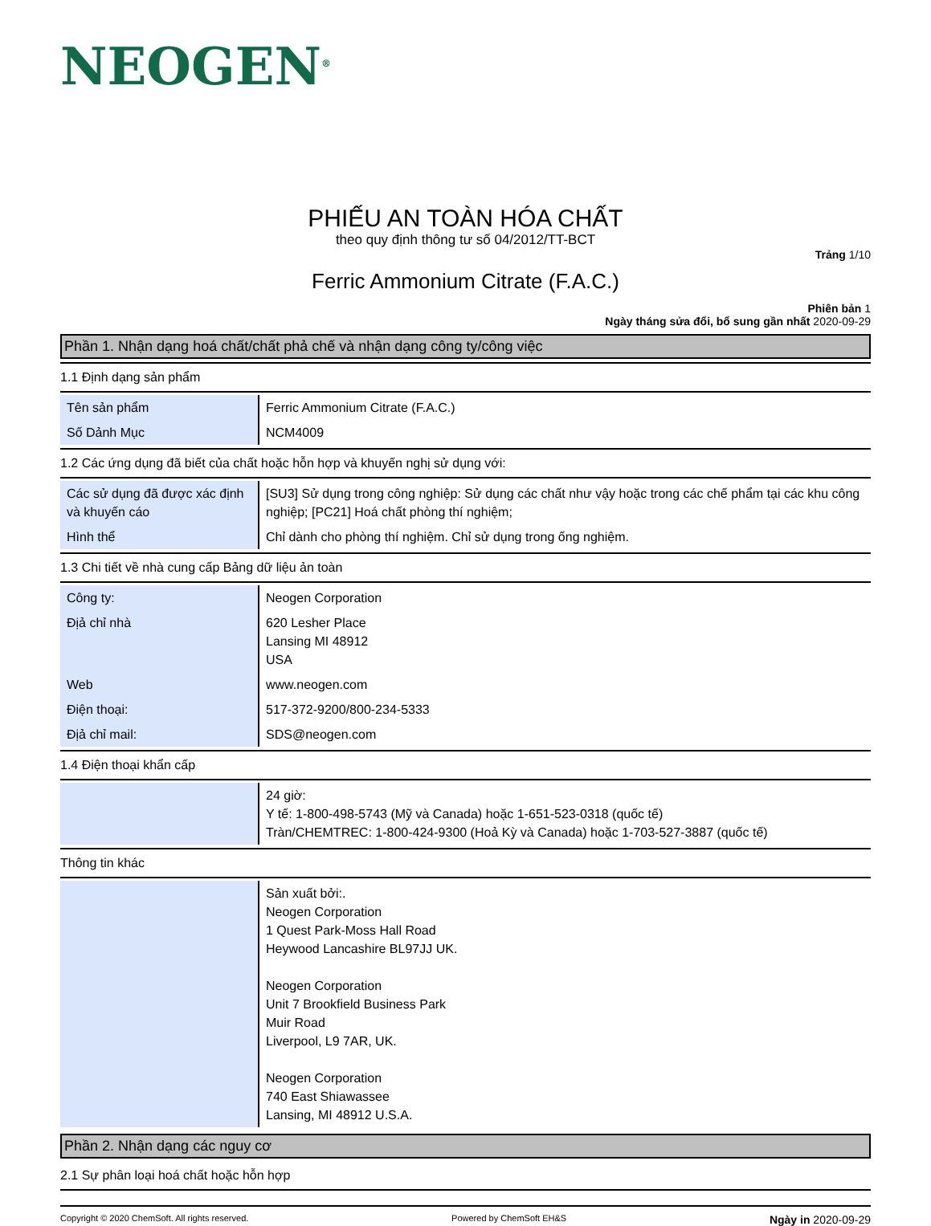NEOGEN<sup>®</sup>
PHIẾU AN TOÀN HÓA CHẤT
theo quy định thông tư số 04/2012/TT-BCT
Trảng 1/10
Ferric Ammonium Citrate (F.A.C.)
Phiên bản 1
Ngày tháng sửa đổi, bổ sung gần nhất 2020-09-29
Phần 1. Nhận dạng hoá chất/chất phả chế và nhận dạng công ty/công việc
1.1 Định dạng sản phẩm
| Tên sản phẩm | Ferric Ammonium Citrate (F.A.C.) |
| Số Dảnh Mục | NCM4009 |
1.2 Các ứng dụng đã biết của chất hoặc hỗn hợp và khuyến nghị sử dụng với:
| Các sử dụng đã được xác định và khuyến cáo | [SU3] Sử dụng trong công nghiệp: Sử dụng các chất như vậy hoặc trong các chế phẩm tại các khu công nghiệp; [PC21] Hoá chất phòng thí nghiệm; |
| Hình thể | Chỉ dành cho phòng thí nghiệm. Chỉ sử dụng trong ống nghiệm. |
1.3 Chi tiết về nhà cung cấp Bảng dữ liệu ản toàn
| Công ty: | Neogen Corporation |
| Địả chỉ nhà | 620 Lesher Place Lansing MI 48912 USA |
| Web | www.neogen.com |
| Điện thoại: | 517-372-9200/800-234-5333 |
| Địả chỉ mail: | SDS@neogen.com |
1.4 Điện thoại khẩn cấp
| | 24 giờ: Y tế: 1-800-498-5743 (Mỹ và Canada) hoặc 1-651-523-0318 (quốc tế) Tràn/CHEMTREC: 1-800-424-9300 (Hoả Kỳ và Canada) hoặc 1-703-527-3887 (quốc tế) |
Thông tin khác
| | Sản xuất bởi:. Neogen Corporation 1 Quest Park-Moss Hall Road Heywood Lancashire BL97JJ UK. Neogen Corporation Unit 7 Brookfield Business Park Muir Road Liverpool, L9 7AR, UK. Neogen Corporation 740 East Shiawassee Lansing, MI 48912 U.S.A. |
Phần 2. Nhận dạng các nguy cơ
2.1 Sự phân loại hoá chất hoặc hỗn hợp
Copyright © 2020 ChemSoft. All rights reserved. Powered by ChemSoft EH&S Ngày in 2020-09-29